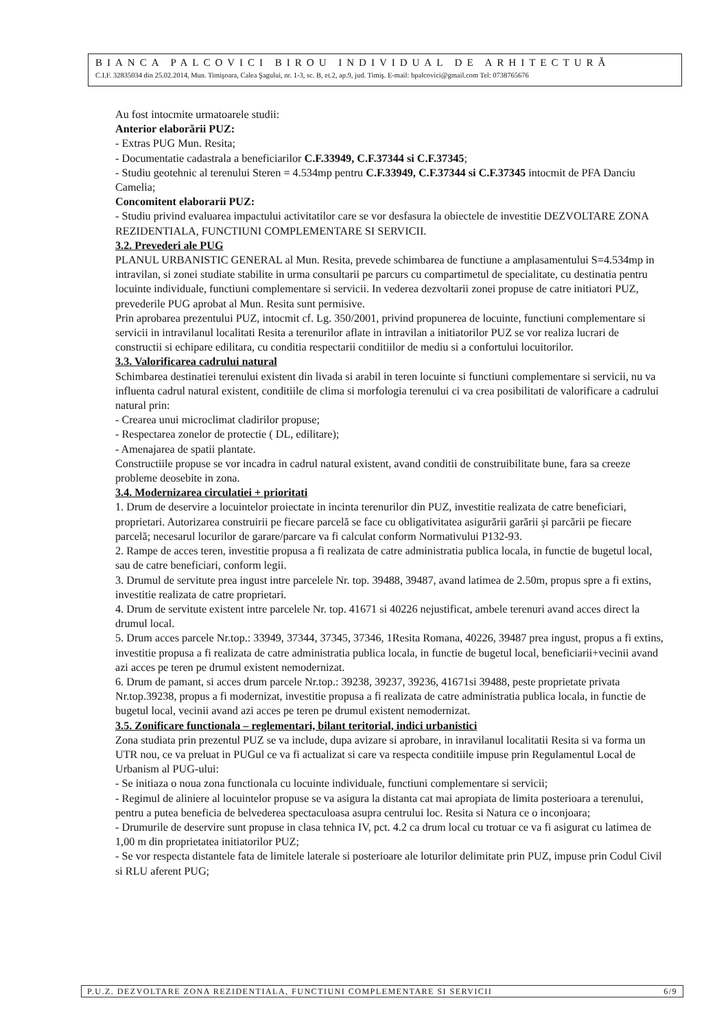BIANCA PALCOVICI BIROU INDIVIDUAL DE ARHITECTURĂ
C.I.F. 32835034 din 25.02.2014, Mun. Timişoara, Calea Şagului, nr. 1-3, sc. B, et.2, ap.9, jud. Timiş. E-mail: bpalcovici@gmail.com Tel: 0738765676
Au fost intocmite urmatoarele studii:
Anterior elaborării PUZ:
- Extras PUG Mun. Resita;
- Documentatie cadastrala a beneficiarilor C.F.33949, C.F.37344 si C.F.37345;
- Studiu geotehnic al terenului Steren = 4.534mp pentru C.F.33949, C.F.37344 si C.F.37345 intocmit de PFA Danciu Camelia;
Concomitent elaborarii PUZ:
- Studiu privind evaluarea impactului activitatilor care se vor desfasura la obiectele de investitie DEZVOLTARE ZONA REZIDENTIALA, FUNCTIUNI COMPLEMENTARE SI SERVICII.
3.2. Prevederi ale PUG
PLANUL URBANISTIC GENERAL al Mun. Resita, prevede schimbarea de functiune a amplasamentului S=4.534mp in intravilan, si zonei studiate stabilite in urma consultarii pe parcurs cu compartimetul de specialitate, cu destinatia pentru locuinte individuale, functiuni complementare si servicii. In vederea dezvoltarii zonei propuse de catre initiatori PUZ, prevederile PUG aprobat al Mun. Resita sunt permisive.
Prin aprobarea prezentului PUZ, intocmit cf. Lg. 350/2001, privind propunerea de locuinte, functiuni complementare si servicii in intravilanul localitati Resita a terenurilor aflate in intravilan a initiatorilor PUZ se vor realiza lucrari de constructii si echipare edilitara, cu conditia respectarii conditiilor de mediu si a confortului locuitorilor.
3.3. Valorificarea cadrului natural
Schimbarea destinatiei terenului existent din livada si arabil in teren locuinte si functiuni complementare si servicii, nu va influenta cadrul natural existent, conditiile de clima si morfologia terenului ci va crea posibilitati de valorificare a cadrului natural prin:
- Crearea unui microclimat cladirilor propuse;
- Respectarea zonelor de protectie ( DL, edilitare);
- Amenajarea de spatii plantate.
Constructiile propuse se vor incadra in cadrul natural existent, avand conditii de construibilitate bune, fara sa creeze probleme deosebite in zona.
3.4. Modernizarea circulatiei + prioritati
1. Drum de deservire a locuintelor proiectate in incinta terenurilor din PUZ, investitie realizata de catre beneficiari, proprietari. Autorizarea construirii pe fiecare parcelă se face cu obligativitatea asigurării garării şi parcării pe fiecare parcelă; necesarul locurilor de garare/parcare va fi calculat conform Normativului P132-93.
2. Rampe de acces teren, investitie propusa a fi realizata de catre administratia publica locala, in functie de bugetul local, sau de catre beneficiari, conform legii.
3. Drumul de servitute prea ingust intre parcelele Nr. top. 39488, 39487, avand latimea de 2.50m, propus spre a fi extins, investitie realizata de catre proprietari.
4. Drum de servitute existent intre parcelele Nr. top. 41671 si 40226 nejustificat, ambele terenuri avand acces direct la drumul local.
5. Drum acces parcele Nr.top.: 33949, 37344, 37345, 37346, 1Resita Romana, 40226, 39487 prea ingust, propus a fi extins, investitie propusa a fi realizata de catre administratia publica locala, in functie de bugetul local, beneficiarii+vecinii avand azi acces pe teren pe drumul existent nemodernizat.
6. Drum de pamant, si acces drum parcele Nr.top.: 39238, 39237, 39236, 41671si 39488, peste proprietate privata Nr.top.39238, propus a fi modernizat, investitie propusa a fi realizata de catre administratia publica locala, in functie de bugetul local, vecinii avand azi acces pe teren pe drumul existent nemodernizat.
3.5. Zonificare functionala – reglementari, bilant teritorial, indici urbanistici
Zona studiata prin prezentul PUZ se va include, dupa avizare si aprobare, in inravilanul localitatii Resita si va forma un UTR nou, ce va preluat in PUGul ce va fi actualizat si care va respecta conditiile impuse prin Regulamentul Local de Urbanism al PUG-ului:
- Se initiaza o noua zona functionala cu locuinte individuale, functiuni complementare si servicii;
- Regimul de aliniere al locuintelor propuse se va asigura la distanta cat mai apropiata de limita posterioara a terenului, pentru a putea beneficia de belvederea spectaculoasa asupra centrului loc. Resita si Natura ce o inconjoara;
- Drumurile de deservire sunt propuse in clasa tehnica IV, pct. 4.2 ca drum local cu trotuar ce va fi asigurat cu latimea de 1,00 m din proprietatea initiatorilor PUZ;
- Se vor respecta distantele fata de limitele laterale si posterioare ale loturilor delimitate prin PUZ, impuse prin Codul Civil si RLU aferent PUG;
P.U.Z. DEZVOLTARE ZONA REZIDENTIALA, FUNCTIUNI COMPLEMENTARE SI SERVICII 6/9